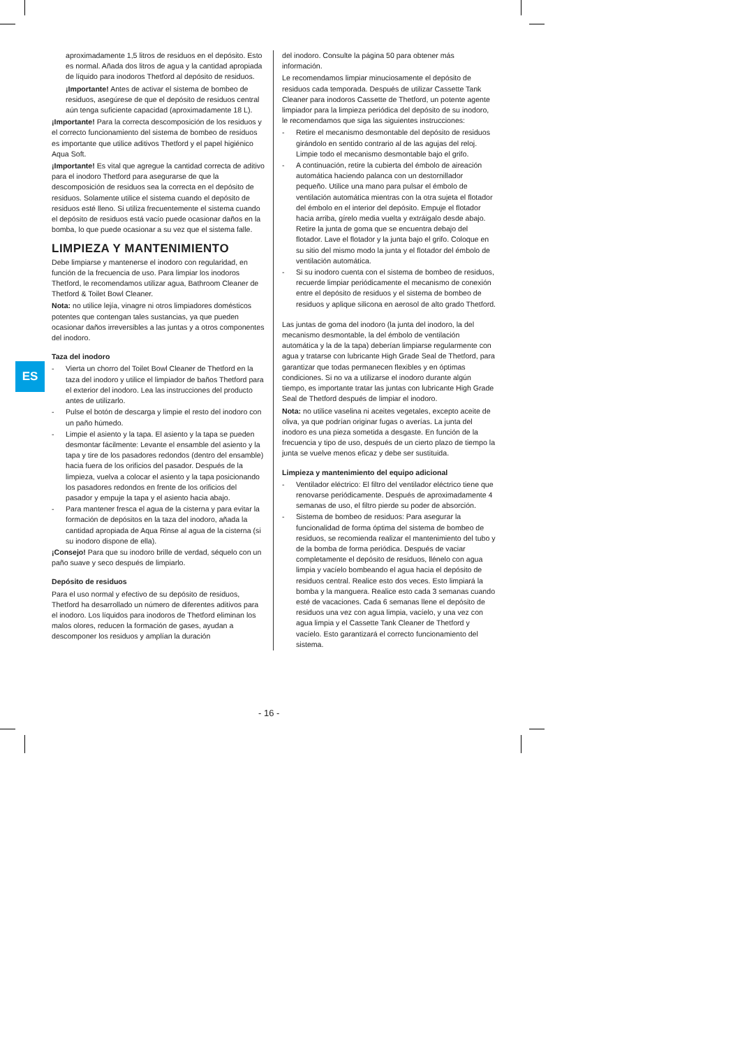ES
aproximadamente 1,5 litros de residuos en el depósito. Esto es normal. Añada dos litros de agua y la cantidad apropiada de líquido para inodoros Thetford al depósito de residuos.
¡Importante! Antes de activar el sistema de bombeo de residuos, asegúrese de que el depósito de residuos central aún tenga suficiente capacidad (aproximadamente 18 L).
¡Importante! Para la correcta descomposición de los residuos y el correcto funcionamiento del sistema de bombeo de residuos es importante que utilice aditivos Thetford y el papel higiénico Aqua Soft.
¡Importante! Es vital que agregue la cantidad correcta de aditivo para el inodoro Thetford para asegurarse de que la descomposición de residuos sea la correcta en el depósito de residuos. Solamente utilice el sistema cuando el depósito de residuos esté lleno. Si utiliza frecuentemente el sistema cuando el depósito de residuos está vacío puede ocasionar daños en la bomba, lo que puede ocasionar a su vez que el sistema falle.
LIMPIEZA Y MANTENIMIENTO
Debe limpiarse y mantenerse el inodoro con regularidad, en función de la frecuencia de uso. Para limpiar los inodoros Thetford, le recomendamos utilizar agua, Bathroom Cleaner de Thetford & Toilet Bowl Cleaner.
Nota: no utilice lejía, vinagre ni otros limpiadores domésticos potentes que contengan tales sustancias, ya que pueden ocasionar daños irreversibles a las juntas y a otros componentes del inodoro.
Taza del inodoro
- Vierta un chorro del Toilet Bowl Cleaner de Thetford en la taza del inodoro y utilice el limpiador de baños Thetford para el exterior del inodoro. Lea las instrucciones del producto antes de utilizarlo.
- Pulse el botón de descarga y limpie el resto del inodoro con un paño húmedo.
- Limpie el asiento y la tapa. El asiento y la tapa se pueden desmontar fácilmente: Levante el ensamble del asiento y la tapa y tire de los pasadores redondos (dentro del ensamble) hacia fuera de los orificios del pasador. Después de la limpieza, vuelva a colocar el asiento y la tapa posicionando los pasadores redondos en frente de los orificios del pasador y empuje la tapa y el asiento hacia abajo.
- Para mantener fresca el agua de la cisterna y para evitar la formación de depósitos en la taza del inodoro, añada la cantidad apropiada de Aqua Rinse al agua de la cisterna (si su inodoro dispone de ella).
¡Consejo! Para que su inodoro brille de verdad, séquelo con un paño suave y seco después de limpiarlo.
Depósito de residuos
Para el uso normal y efectivo de su depósito de residuos, Thetford ha desarrollado un número de diferentes aditivos para el inodoro. Los líquidos para inodoros de Thetford eliminan los malos olores, reducen la formación de gases, ayudan a descomponer los residuos y amplían la duración
del inodoro. Consulte la página 50 para obtener más información.
Le recomendamos limpiar minuciosamente el depósito de residuos cada temporada. Después de utilizar Cassette Tank Cleaner para inodoros Cassette de Thetford, un potente agente limpiador para la limpieza periódica del depósito de su inodoro, le recomendamos que siga las siguientes instrucciones:
- Retire el mecanismo desmontable del depósito de residuos girándolo en sentido contrario al de las agujas del reloj. Limpie todo el mecanismo desmontable bajo el grifo.
- A continuación, retire la cubierta del émbolo de aireación automática haciendo palanca con un destornillador pequeño. Utilice una mano para pulsar el émbolo de ventilación automática mientras con la otra sujeta el flotador del émbolo en el interior del depósito. Empuje el flotador hacia arriba, gírelo media vuelta y extráigalo desde abajo. Retire la junta de goma que se encuentra debajo del flotador. Lave el flotador y la junta bajo el grifo. Coloque en su sitio del mismo modo la junta y el flotador del émbolo de ventilación automática.
- Si su inodoro cuenta con el sistema de bombeo de residuos, recuerde limpiar periódicamente el mecanismo de conexión entre el depósito de residuos y el sistema de bombeo de residuos y aplique silicona en aerosol de alto grado Thetford.
Las juntas de goma del inodoro (la junta del inodoro, la del mecanismo desmontable, la del émbolo de ventilación automática y la de la tapa) deberían limpiarse regularmente con agua y tratarse con lubricante High Grade Seal de Thetford, para garantizar que todas permanecen flexibles y en óptimas condiciones. Si no va a utilizarse el inodoro durante algún tiempo, es importante tratar las juntas con lubricante High Grade Seal de Thetford después de limpiar el inodoro.
Nota: no utilice vaselina ni aceites vegetales, excepto aceite de oliva, ya que podrían originar fugas o averías. La junta del inodoro es una pieza sometida a desgaste. En función de la frecuencia y tipo de uso, después de un cierto plazo de tiempo la junta se vuelve menos eficaz y debe ser sustituida.
Limpieza y mantenimiento del equipo adicional
- Ventilador eléctrico: El filtro del ventilador eléctrico tiene que renovarse periódicamente. Después de aproximadamente 4 semanas de uso, el filtro pierde su poder de absorción.
- Sistema de bombeo de residuos: Para asegurar la funcionalidad de forma óptima del sistema de bombeo de residuos, se recomienda realizar el mantenimiento del tubo y de la bomba de forma periódica. Después de vaciar completamente el depósito de residuos, llénelo con agua limpia y vacíelo bombeando el agua hacia el depósito de residuos central. Realice esto dos veces. Esto limpiará la bomba y la manguera. Realice esto cada 3 semanas cuando esté de vacaciones. Cada 6 semanas llene el depósito de residuos una vez con agua limpia, vacíelo, y una vez con agua limpia y el Cassette Tank Cleaner de Thetford y vacíelo. Esto garantizará el correcto funcionamiento del sistema.
- 16 -